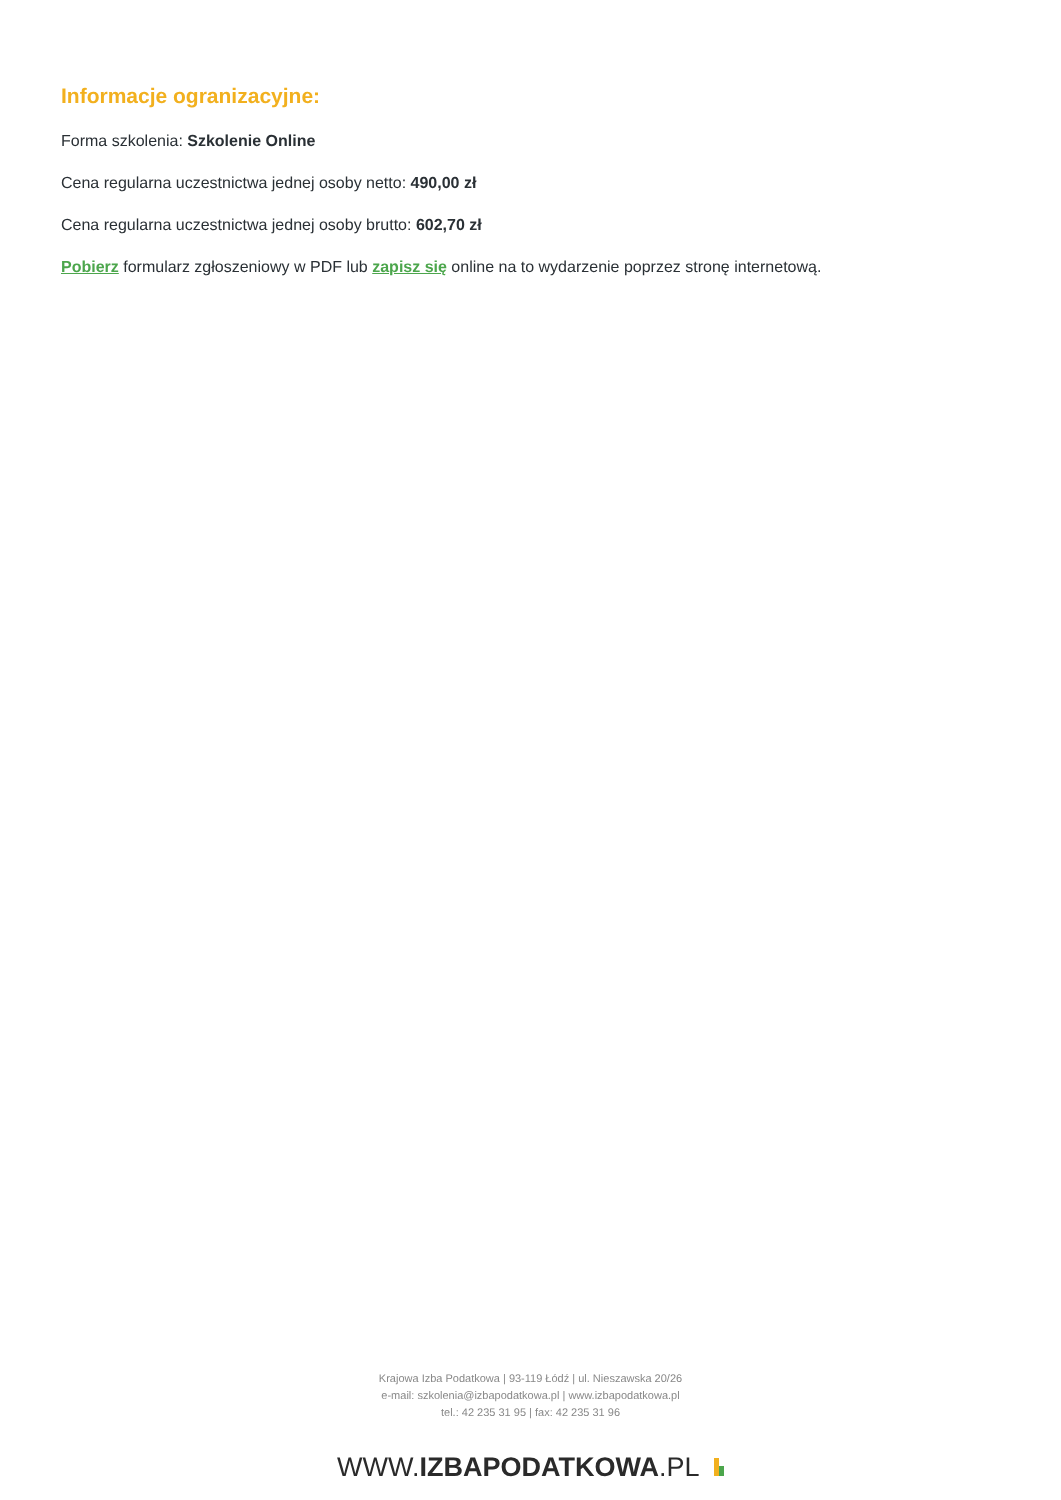Informacje ogranizacyjne:
Forma szkolenia: Szkolenie Online
Cena regularna uczestnictwa jednej osoby netto: 490,00 zł
Cena regularna uczestnictwa jednej osoby brutto: 602,70 zł
Pobierz formularz zgłoszeniowy w PDF lub zapisz się online na to wydarzenie poprzez stronę internetową.
Krajowa Izba Podatkowa | 93-119 Łódź | ul. Nieszawska 20/26
e-mail: szkolenia@izbapodatkowa.pl | www.izbapodatkowa.pl
tel.: 42 235 31 95 | fax: 42 235 31 96
WWW.IZBAPODATKOWA.PL